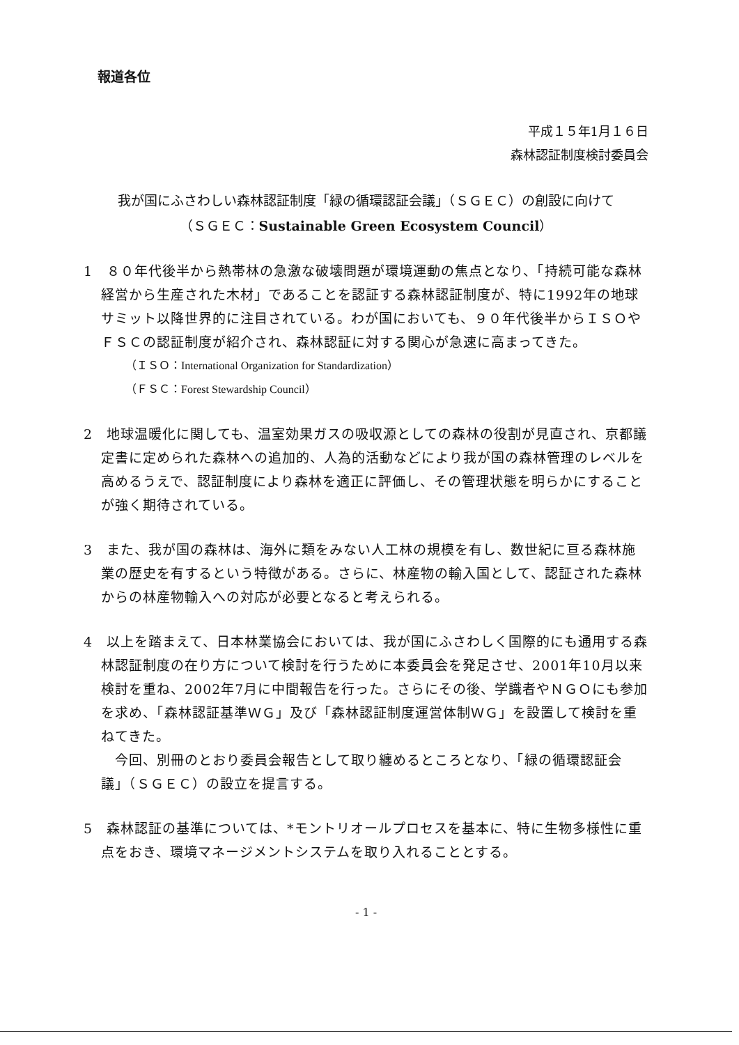報道各位
平成１５年1月１６日
森林認証制度検討委員会
我が国にふさわしい森林認証制度「緑の循環認証会議」（ＳＧＥＣ）の創設に向けて
（ＳＧＥＣ：Sustainable Green Ecosystem Council）
1　８０年代後半から熱帯林の急激な破壊問題が環境運動の焦点となり、「持続可能な森林経営から生産された木材」であることを認証する森林認証制度が、特に1992年の地球サミット以降世界的に注目されている。わが国においても、９０年代後半からＩＳＯやＦＳＣの認証制度が紹介され、森林認証に対する関心が急速に高まってきた。
（ＩＳＯ：International Organization for Standardization）
（ＦＳＣ：Forest Stewardship Council）
2　地球温暖化に関しても、温室効果ガスの吸収源としての森林の役割が見直され、京都議定書に定められた森林への追加的、人為的活動などにより我が国の森林管理のレベルを高めるうえで、認証制度により森林を適正に評価し、その管理状態を明らかにすることが強く期待されている。
3　また、我が国の森林は、海外に類をみない人工林の規模を有し、数世紀に亘る森林施業の歴史を有するという特徴がある。さらに、林産物の輸入国として、認証された森林からの林産物輸入への対応が必要となると考えられる。
4　以上を踏まえて、日本林業協会においては、我が国にふさわしく国際的にも通用する森林認証制度の在り方について検討を行うために本委員会を発足させ、2001年10月以来検討を重ね、2002年7月に中間報告を行った。さらにその後、学識者やＮＧＯにも参加を求め、「森林認証基準ＷＧ」及び「森林認証制度運営体制ＷＧ」を設置して検討を重ねてきた。
　今回、別冊のとおり委員会報告として取り纏めるところとなり、「緑の循環認証会議」（ＳＧＥＣ）の設立を提言する。
5　森林認証の基準については、*モントリオールプロセスを基本に、特に生物多様性に重点をおき、環境マネージメントシステムを取り入れることとする。
- 1 -